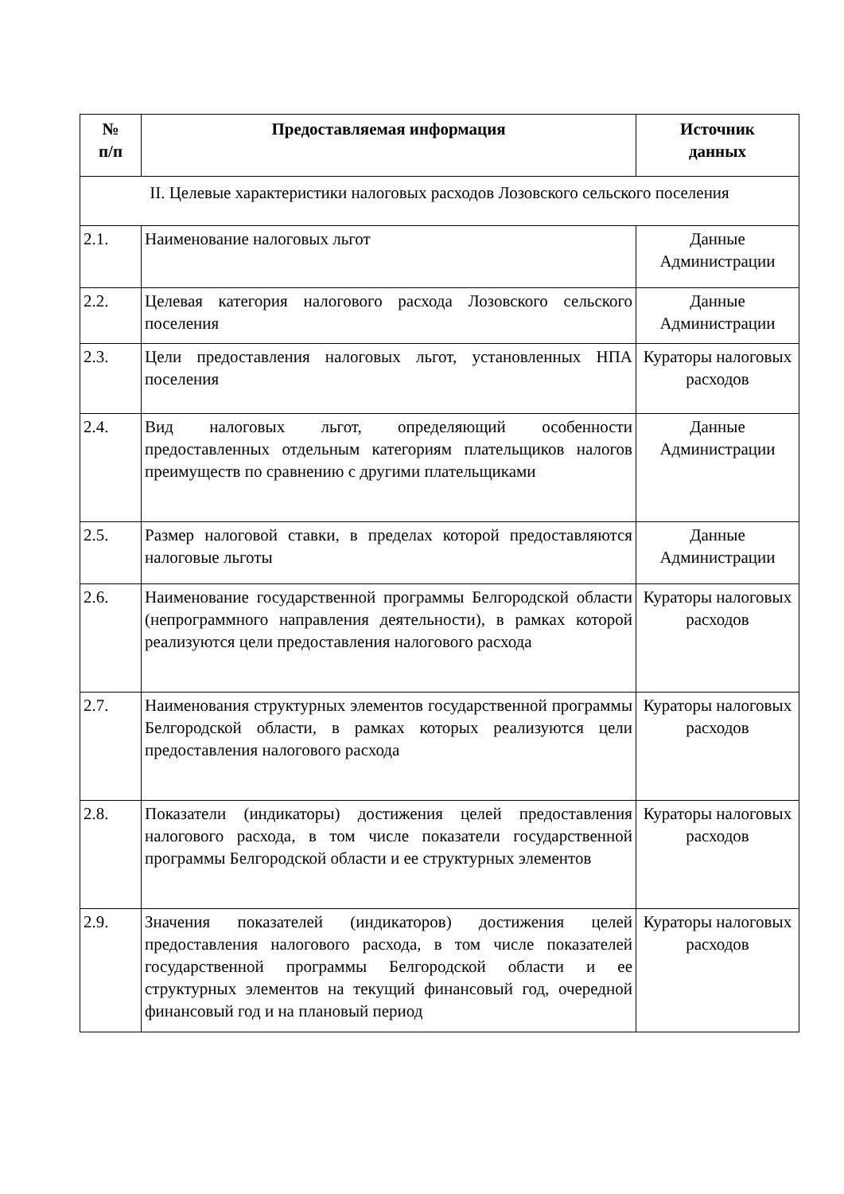| № п/п | Предоставляемая информация | Источник данных |
| --- | --- | --- |
| II. Целевые характеристики налоговых расходов Лозовского сельского поселения | | |
| 2.1. | Наименование налоговых льгот | Данные Администрации |
| 2.2. | Целевая категория налогового расхода Лозовского сельского поселения | Данные Администрации |
| 2.3. | Цели предоставления налоговых льгот, установленных НПА поселения | Кураторы налоговых расходов |
| 2.4. | Вид налоговых льгот, определяющий особенности предоставленных отдельным категориям плательщиков налогов преимуществ по сравнению с другими плательщиками | Данные Администрации |
| 2.5. | Размер налоговой ставки, в пределах которой предоставляются налоговые льготы | Данные Администрации |
| 2.6. | Наименование государственной программы Белгородской области (непрограммного направления деятельности), в рамках которой реализуются цели предоставления налогового расхода | Кураторы налоговых расходов |
| 2.7. | Наименования структурных элементов государственной программы Белгородской области, в рамках которых реализуются цели предоставления налогового расхода | Кураторы налоговых расходов |
| 2.8. | Показатели (индикаторы) достижения целей предоставления налогового расхода, в том числе показатели государственной программы Белгородской области и ее структурных элементов | Кураторы налоговых расходов |
| 2.9. | Значения показателей (индикаторов) достижения целей предоставления налогового расхода, в том числе показателей государственной программы Белгородской области и ее структурных элементов на текущий финансовый год, очередной финансовый год и на плановый период | Кураторы налоговых расходов |